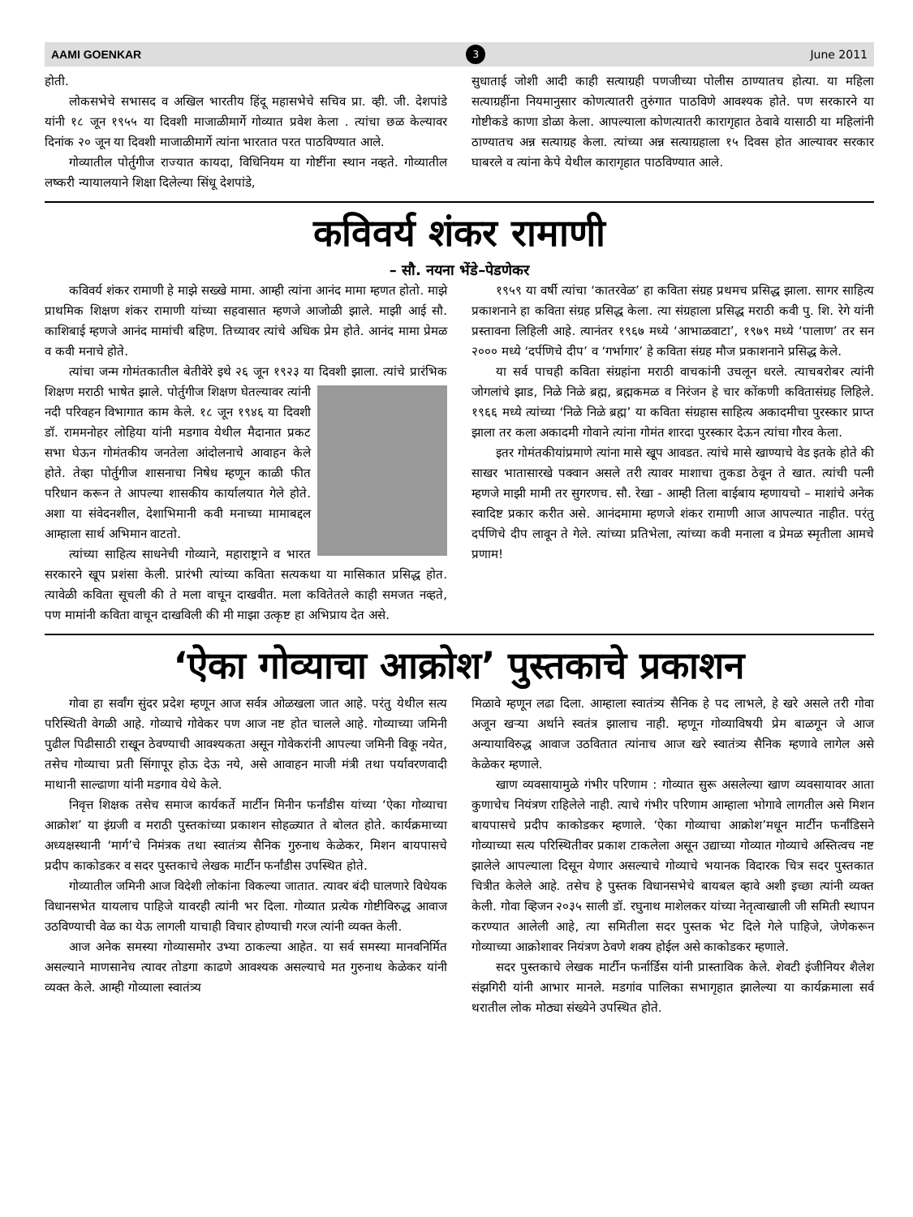AAMI GOENKAR 3 June 2011
होती.
लोकसभेचे सभासद व अखिल भारतीय हिंदू महासभेचे सचिव प्रा. व्ही. जी. देशपांडे यांनी १८ जून १९५५ या दिवशी माजाळीमार्गे गोव्यात प्रवेश केला . त्यांचा छळ केल्यावर दिनांक २० जून या दिवशी माजाळीमार्गे त्यांना भारतात परत पाठविण्यात आले.
गोव्यातील पोर्तुगीज राज्यात कायदा, विधिनियम या गोष्टींना स्थान नव्हते. गोव्यातील लष्करी न्यायालयाने शिक्षा दिलेल्या सिंधू देशपांडे,
सुधाताई जोशी आदी काही सत्याग्रही पणजीच्या पोलीस ठाण्यातच होत्या. या महिला सत्याग्रहींना नियमानुसार कोणत्यातरी तुरुंगात पाठविणे आवश्यक होते. पण सरकारने या गोष्टीकडे काणा डोळा केला. आपल्याला कोणत्यातरी कारागृहात ठेवावे यासाठी या महिलांनी ठाण्यातच अन्न सत्याग्रह केला. त्यांच्या अन्न सत्याग्रहाला १५ दिवस होत आल्यावर सरकार घाबरले व त्यांना केपे येथील कारागृहात पाठविण्यात आले.
कविवर्य शंकर रामाणी
– सौ. नयना भेंडे–पेडणेकर
कविवर्य शंकर रामाणी हे माझे सख्खे मामा. आम्ही त्यांना आनंद मामा म्हणत होतो. माझे प्राथमिक शिक्षण शंकर रामाणी यांच्या सहवासात म्हणजे आजोळी झाले. माझी आई सौ. काशिबाई म्हणजे आनंद मामांची बहिण. तिच्यावर त्यांचे अधिक प्रेम होते. आनंद मामा प्रेमळ व कवी मनाचे होते.
त्यांचा जन्म गोमंतकातील बेतीवेरे इथे २६ जून १९२३ या दिवशी झाला. त्यांचे प्रारंभिक शिक्षण मराठी भाषेत झाले. पोर्तुगीज शिक्षण घेतल्यावर त्यांनी नदी परिवहन विभागात काम केले. १८ जून १९४६ या दिवशी डॉ. राममनोहर लोहिया यांनी मडगाव येथील मैदानात प्रकट सभा घेऊन गोमंतकीय जनतेला आंदोलनाचे आवाहन केले होते. तेव्हा पोर्तुगीज शासनाचा निषेध म्हणून काळी फीत परिधान करून ते आपल्या शासकीय कार्यालयात गेले होते. अशा या संवेदनशील, देशाभिमानी कवी मनाच्या मामाबद्दल आम्हाला सार्थ अभिमान वाटतो.
त्यांच्या साहित्य साधनेची गोव्याने, महाराष्ट्राने व भारत सरकारने खूप प्रशंसा केली. प्रारंभी त्यांच्या कविता सत्यकथा या मासिकात प्रसिद्ध होत. त्यावेळी कविता सूचली की ते मला वाचून दाखवीत. मला कवितेतले काही समजत नव्हते, पण मामांनी कविता वाचून दाखविली की मी माझा उत्कृष्ट हा अभिप्राय देत असे.
१९५९ या वर्षी त्यांचा ‘कातरवेळ’ हा कविता संग्रह प्रथमच प्रसिद्ध झाला. सागर साहित्य प्रकाशनाने हा कविता संग्रह प्रसिद्ध केला. त्या संग्रहाला प्रसिद्ध मराठी कवी पु. शि. रेगे यांनी प्रस्तावना लिहिली आहे. त्यानंतर १९६७ मध्ये ‘आभाळवाटा’, १९७९ मध्ये ‘पालाण’ तर सन २००० मध्ये ‘दर्पणिचे दीप’ व ‘गर्भागार’ हे कविता संग्रह मौज प्रकाशनाने प्रसिद्ध केले.
या सर्व पाचही कविता संग्रहांना मराठी वाचकांनी उचलून धरले. त्याचबरोबर त्यांनी जोगलांचे झाड, निळे निळे ब्रह्म, ब्रह्मकमळ व निरंजन हे चार कोंकणी कवितासंग्रह लिहिले. १९६६ मध्ये त्यांच्या ‘निळे निळे ब्रह्म’ या कविता संग्रहास साहित्य अकादमीचा पुरस्कार प्राप्त झाला तर कला अकादमी गोवाने त्यांना गोमंत शारदा पुरस्कार देऊन त्यांचा गौरव केला.
इतर गोमंतकीयांप्रमाणे त्यांना मासे खूप आवडत. त्यांचे मासे खाण्याचे वेड इतके होते की साखर भातासारखे पक्वान असले तरी त्यावर माशाचा तुकडा ठेवून ते खात. त्यांची पत्नी म्हणजे माझी मामी तर सुगरणच. सौ. रेखा - आम्ही तिला बाईबाय म्हणायचो – माशांचे अनेक स्वादिष्ट प्रकार करीत असे. आनंदमामा म्हणजे शंकर रामाणी आज आपल्यात नाहीत. परंतु दर्पणिचे दीप लावून ते गेले. त्यांच्या प्रतिभेला, त्यांच्या कवी मनाला व प्रेमळ स्मृतीला आमचे प्रणाम!
‘ऐका गोव्याचा आक्रोश’ पुस्तकाचे प्रकाशन
गोवा हा सर्वांग सुंदर प्रदेश म्हणून आज सर्वत्र ओळखला जात आहे. परंतु येथील सत्य परिस्थिती वेगळी आहे. गोव्याचे गोवेकर पण आज नष्ट होत चालले आहे. गोव्याच्या जमिनी पुढील पिढीसाठी राखून ठेवण्याची आवश्यकता असून गोवेकरांनी आपल्या जमिनी विकू नयेत, तसेच गोव्याचा प्रती सिंगापूर होऊ देऊ नये, असे आवाहन माजी मंत्री तथा पर्यावरणवादी माथानी साल्ढाणा यांनी मडगाव येथे केले.
निवृत्त शिक्षक तसेच समाज कार्यकर्ते मार्टीन मिनीन फर्नांडीस यांच्या ‘ऐका गोव्याचा आक्रोश’ या इंग्रजी व मराठी पुस्तकांच्या प्रकाशन सोहळ्यात ते बोलत होते. कार्यक्रमाच्या अध्यक्षस्थानी ‘मार्ग’चे निमंत्रक तथा स्वातंत्र्य सैनिक गुरुनाथ केळेकर, मिशन बायपासचे प्रदीप काकोडकर व सदर पुस्तकाचे लेखक मार्टीन फर्नांडीस उपस्थित होते.
गोव्यातील जमिनी आज विदेशी लोकांना विकल्या जातात. त्यावर बंदी घालणारे विधेयक विधानसभेत यायलाच पाहिजे यावरही त्यांनी भर दिला. गोव्यात प्रत्येक गोष्टीविरुद्ध आवाज उठविण्याची वेळ का येऊ लागली याचाही विचार होण्याची गरज त्यांनी व्यक्त केली.
आज अनेक समस्या गोव्यासमोर उभ्या ठाकल्या आहेत. या सर्व समस्या मानवनिर्मित असल्याने माणसानेच त्यावर तोडगा काढणे आवश्यक असल्याचे मत गुरुनाथ केळेकर यांनी व्यक्त केले. आम्ही गोव्याला स्वातंत्र्य
मिळावे म्हणून लढा दिला. आम्हाला स्वातंत्र्य सैनिक हे पद लाभले, हे खरे असले तरी गोवा अजून खऱ्या अर्थाने स्वतंत्र झालाच नाही. म्हणून गोव्याविषयी प्रेम बाळगून जे आज अन्यायाविरुद्ध आवाज उठवितात त्यांनाच आज खरे स्वातंत्र्य सैनिक म्हणावे लागेल असे केळेकर म्हणाले.
खाण व्यवसायामुळे गंभीर परिणाम : गोव्यात सुरू असलेल्या खाण व्यवसायावर आता कुणाचेच नियंत्रण राहिलेले नाही. त्याचे गंभीर परिणाम आम्हाला भोगावे लागतील असे मिशन बायपासचे प्रदीप काकोडकर म्हणाले. ‘ऐका गोव्याचा आक्रोश’मधून मार्टीन फर्नांडिसने गोव्याच्या सत्य परिस्थितीवर प्रकाश टाकलेला असून उद्याच्या गोव्यात गोव्याचे अस्तित्वच नष्ट झालेले आपल्याला दिसून येणार असल्याचे गोव्याचे भयानक विदारक चित्र सदर पुस्तकात चित्रीत केलेले आहे. तसेच हे पुस्तक विधानसभेचे बायबल व्हावे अशी इच्छा त्यांनी व्यक्त केली. गोवा व्हिजन २०३५ साली डॉ. रघुनाथ माशेलकर यांच्या नेतृत्वाखाली जी समिती स्थापन करण्यात आलेली आहे, त्या समितीला सदर पुस्तक भेट दिले गेले पाहिजे, जेणेकरून गोव्याच्या आक्रोशावर नियंत्रण ठेवणे शक्य होईल असे काकोडकर म्हणाले.
सदर पुस्तकाचे लेखक मार्टीन फर्नार्डिस यांनी प्रास्ताविक केले. शेवटी इंजीनियर शैलेश संझगिरी यांनी आभार मानले. मडगांव पालिका सभागृहात झालेल्या या कार्यक्रमाला सर्व थरातील लोक मोठ्या संख्येने उपस्थित होते.